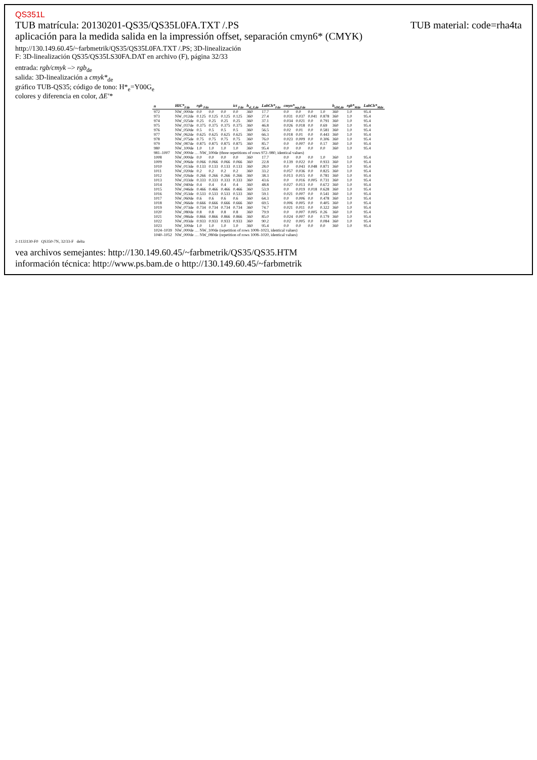QS351L
TUB material: code=rha4ta TUB matrícula: 20130201-QS35/QS35L0FA.TXT /.PS
aplicación para la medida salida en la impressión offset, separación cmyn6* (CMYK)
http://130.149.60.45/~farbmetrik/QS35/QS35L0FA.TXT /.PS; 3D-linealización
F: 3D-linealización QS35/QS35LS30FA.DAT en archivo (F), página 32/33
entrada: rgb/cmyk –> rgb<sub>de</sub>
salida: 3D-linealización a cmyk*<sub>de</sub>
gráfico TUB-QS35; código de tono: H*<sub>e</sub>=Y00G<sub>e</sub>
colores y diferencia en color, ΔE'*
| n | HIC*<sub>Fde</sub> | rgb <sub>Fde</sub> | | | ict <sub>Fde</sub> | h<sub>sl_F,de</sub> | LabCh*<sub>Fde</sub> | cmyn*<sub>sep,Fde</sub> | | | | h<sub>slM,de</sub> | rgb*<sub>Mde</sub> | LabCh*<sub>Mde</sub> |
| --- | --- | --- | --- | --- | --- | --- | --- | --- | --- | --- | --- | --- | --- | --- |
| 972 | NW_000de | 0.0 | 0.0 | 0.0 | 0.0 | 360 | 17.7 | 0.0 | 0.0 | 0.0 | 1.0 | 360 | 1.0 | 95.4 |
| 973 | NW_012de | 0.125 | 0.125 | 0.125 | 0.125 | 360 | 27.4 | 0.031 | 0.037 | 0.041 | 0.878 | 360 | 1.0 | 95.4 |
| 974 | NW_025de | 0.25 | 0.25 | 0.25 | 0.25 | 360 | 37.1 | 0.034 | 0.021 | 0.0 | 0.791 | 360 | 1.0 | 95.4 |
| 975 | NW_037de | 0.375 | 0.375 | 0.375 | 0.375 | 360 | 46.8 | 0.026 | 0.018 | 0.0 | 0.69 | 360 | 1.0 | 95.4 |
| 976 | NW_050de | 0.5 | 0.5 | 0.5 | 0.5 | 360 | 56.5 | 0.02 | 0.01 | 0.0 | 0.581 | 360 | 1.0 | 95.4 |
| 977 | NW_062de | 0.625 | 0.625 | 0.625 | 0.625 | 360 | 66.3 | 0.018 | 0.01 | 0.0 | 0.443 | 360 | 1.0 | 95.4 |
| 978 | NW_075de | 0.75 | 0.75 | 0.75 | 0.75 | 360 | 76.0 | 0.023 | 0.009 | 0.0 | 0.306 | 360 | 1.0 | 95.4 |
| 979 | NW_087de | 0.875 | 0.875 | 0.875 | 0.875 | 360 | 85.7 | 0.0 | 0.007 | 0.0 | 0.17 | 360 | 1.0 | 95.4 |
| 980 | NW_100de | 1.0 | 1.0 | 1.0 | 1.0 | 360 | 95.4 | 0.0 | 0.0 | 0.0 | 0.0 | 360 | 1.0 | 95.4 |
| 981–1007 | NW_000de … NW_100de (three repetitions of rows 972–980, identical values) | | | | | | | | | | | | | |
| 1008 | NW_000de | 0.0 | 0.0 | 0.0 | 0.0 | 360 | 17.7 | 0.0 | 0.0 | 0.0 | 1.0 | 360 | 1.0 | 95.4 |
| 1009 | NW_006de | 0.066 | 0.066 | 0.066 | 0.066 | 360 | 22.8 | 0.139 | 0.022 | 0.0 | 0.933 | 360 | 1.0 | 95.4 |
| 1010 | NW_013de | 0.133 | 0.133 | 0.133 | 0.133 | 360 | 28.0 | 0.0 | 0.043 | 0.048 | 0.871 | 360 | 1.0 | 95.4 |
| 1011 | NW_020de | 0.2 | 0.2 | 0.2 | 0.2 | 360 | 33.2 | 0.057 | 0.036 | 0.0 | 0.825 | 360 | 1.0 | 95.4 |
| 1012 | NW_026de | 0.266 | 0.266 | 0.266 | 0.266 | 360 | 38.3 | 0.013 | 0.015 | 0.0 | 0.781 | 360 | 1.0 | 95.4 |
| 1013 | NW_033de | 0.333 | 0.333 | 0.333 | 0.333 | 360 | 43.6 | 0.0 | 0.016 | 0.005 | 0.731 | 360 | 1.0 | 95.4 |
| 1014 | NW_040de | 0.4 | 0.4 | 0.4 | 0.4 | 360 | 48.8 | 0.027 | 0.013 | 0.0 | 0.672 | 360 | 1.0 | 95.4 |
| 1015 | NW_046de | 0.466 | 0.466 | 0.466 | 0.466 | 360 | 53.9 | 0.0 | 0.019 | 0.018 | 0.628 | 360 | 1.0 | 95.4 |
| 1016 | NW_053de | 0.533 | 0.533 | 0.533 | 0.533 | 360 | 59.1 | 0.021 | 0.007 | 0.0 | 0.541 | 360 | 1.0 | 95.4 |
| 1017 | NW_060de | 0.6 | 0.6 | 0.6 | 0.6 | 360 | 64.3 | 0.0 | 0.006 | 0.0 | 0.478 | 360 | 1.0 | 95.4 |
| 1018 | NW_066de | 0.666 | 0.666 | 0.666 | 0.666 | 360 | 69.5 | 0.006 | 0.005 | 0.0 | 0.405 | 360 | 1.0 | 95.4 |
| 1019 | NW_073de | 0.734 | 0.734 | 0.734 | 0.734 | 360 | 74.7 | 0.021 | 0.011 | 0.0 | 0.322 | 360 | 1.0 | 95.4 |
| 1020 | NW_080de | 0.8 | 0.8 | 0.8 | 0.8 | 360 | 79.9 | 0.0 | 0.007 | 0.005 | 0.26 | 360 | 1.0 | 95.4 |
| 1021 | NW_086de | 0.866 | 0.866 | 0.866 | 0.866 | 360 | 85.0 | 0.024 | 0.007 | 0.0 | 0.179 | 360 | 1.0 | 95.4 |
| 1022 | NW_093de | 0.933 | 0.933 | 0.933 | 0.933 | 360 | 90.2 | 0.02 | 0.005 | 0.0 | 0.084 | 360 | 1.0 | 95.4 |
| 1023 | NW_100de | 1.0 | 1.0 | 1.0 | 1.0 | 360 | 95.4 | 0.0 | 0.0 | 0.0 | 0.0 | 360 | 1.0 | 95.4 |
| 1024–1039 | NW_000de … NW_100de (repetition of rows 1008–1023, identical values) | | | | | | | | | | | | | |
| 1040–1052 | NW_000de … NW_080de (repetition of rows 1008–1020, identical values) | | | | | | | | | | | | | |
2-1133130-F0 QS350-7N, 32/33-F delta
vea archivos semejantes: http://130.149.60.45/~farbmetrik/QS35/QS35.HTM
información técnica: http://www.ps.bam.de o http://130.149.60.45/~farbmetrik